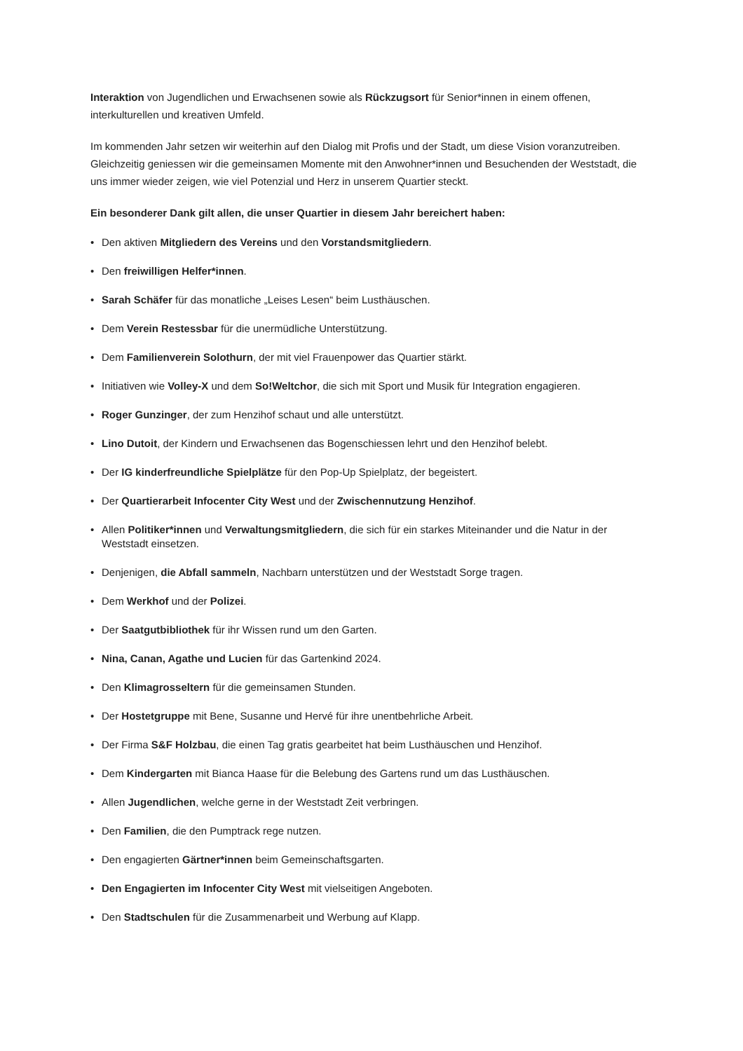Interaktion von Jugendlichen und Erwachsenen sowie als Rückzugsort für Senior*innen in einem offenen, interkulturellen und kreativen Umfeld.
Im kommenden Jahr setzen wir weiterhin auf den Dialog mit Profis und der Stadt, um diese Vision voranzutreiben. Gleichzeitig geniessen wir die gemeinsamen Momente mit den Anwohner*innen und Besuchenden der Weststadt, die uns immer wieder zeigen, wie viel Potenzial und Herz in unserem Quartier steckt.
Ein besonderer Dank gilt allen, die unser Quartier in diesem Jahr bereichert haben:
• Den aktiven Mitgliedern des Vereins und den Vorstandsmitgliedern.
• Den freiwilligen Helfer*innen.
• Sarah Schäfer für das monatliche „Leises Lesen“ beim Lusthäuschen.
• Dem Verein Restessbar für die unermüdliche Unterstützung.
• Dem Familienverein Solothurn, der mit viel Frauenpower das Quartier stärkt.
• Initiativen wie Volley-X und dem So!Weltchor, die sich mit Sport und Musik für Integration engagieren.
• Roger Gunzinger, der zum Henzihof schaut und alle unterstützt.
• Lino Dutoit, der Kindern und Erwachsenen das Bogenschiessen lehrt und den Henzihof belebt.
• Der IG kinderfreundliche Spielplätze für den Pop-Up Spielplatz, der begeistert.
• Der Quartierarbeit Infocenter City West und der Zwischennutzung Henzihof.
• Allen Politiker*innen und Verwaltungsmitgliedern, die sich für ein starkes Miteinander und die Natur in der Weststadt einsetzen.
• Denjenigen, die Abfall sammeln, Nachbarn unterstützen und der Weststadt Sorge tragen.
• Dem Werkhof und der Polizei.
• Der Saatgutbibliothek für ihr Wissen rund um den Garten.
• Nina, Canan, Agathe und Lucien für das Gartenkind 2024.
• Den Klimagrosseltern für die gemeinsamen Stunden.
• Der Hostetgruppe mit Bene, Susanne und Hervé für ihre unentbehrliche Arbeit.
• Der Firma S&F Holzbau, die einen Tag gratis gearbeitet hat beim Lusthäuschen und Henzihof.
• Dem Kindergarten mit Bianca Haase für die Belebung des Gartens rund um das Lusthäuschen.
• Allen Jugendlichen, welche gerne in der Weststadt Zeit verbringen.
• Den Familien, die den Pumptrack rege nutzen.
• Den engagierten Gärtner*innen beim Gemeinschaftsgarten.
• Den Engagierten im Infocenter City West mit vielseitigen Angeboten.
• Den Stadtschulen für die Zusammenarbeit und Werbung auf Klapp.